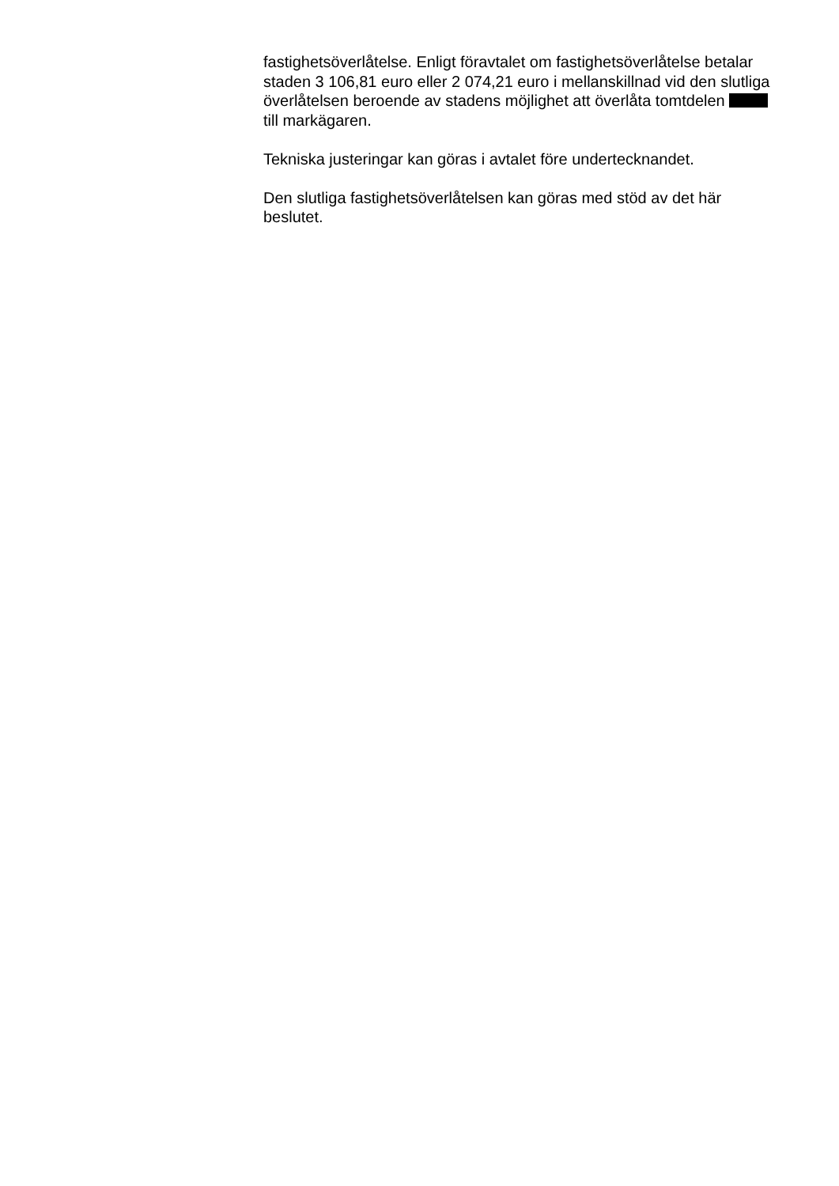fastighetsöverlåtelse. Enligt föravtalet om fastighetsöverlåtelse betalar staden 3 106,81 euro eller 2 074,21 euro i mellanskillnad vid den slutliga överlåtelsen beroende av stadens möjlighet att överlåta tomtdelen till markägaren.
Tekniska justeringar kan göras i avtalet före undertecknandet.
Den slutliga fastighetsöverlåtelsen kan göras med stöd av det här beslutet.